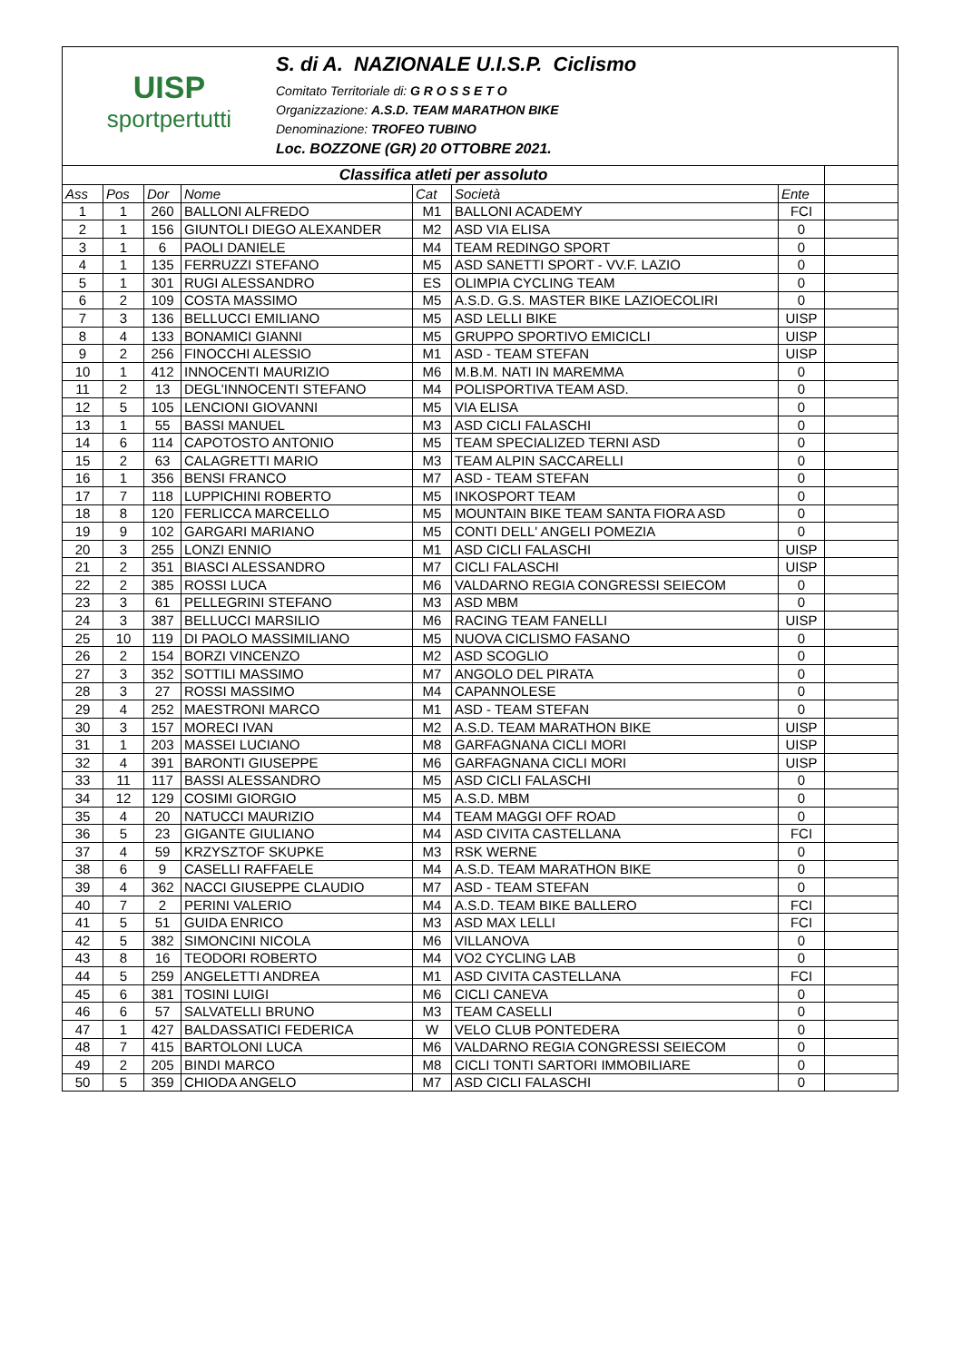UISP
sportpertutti
S. di A. NAZIONALE U.I.S.P. Ciclismo
Comitato Territoriale di: G R O S S E T O
Organizzazione: A.S.D. TEAM MARATHON BIKE
Denominazione: TROFEO TUBINO
Loc. BOZZONE (GR) 20 OTTOBRE 2021.
| Classifica atleti per assoluto | | | | | | | |
| Ass | Pos | Dor | Nome | Cat | Società | Ente | |
| 1 | 1 | 260 | BALLONI ALFREDO | M1 | BALLONI ACADEMY | FCI | |
| 2 | 1 | 156 | GIUNTOLI DIEGO ALEXANDER | M2 | ASD VIA ELISA | 0 | |
| 3 | 1 | 6 | PAOLI DANIELE | M4 | TEAM REDINGO SPORT | 0 | |
| 4 | 1 | 135 | FERRUZZI STEFANO | M5 | ASD SANETTI SPORT - VV.F. LAZIO | 0 | |
| 5 | 1 | 301 | RUGI ALESSANDRO | ES | OLIMPIA CYCLING TEAM | 0 | |
| 6 | 2 | 109 | COSTA MASSIMO | M5 | A.S.D. G.S. MASTER BIKE LAZIOECOLIRI | 0 | |
| 7 | 3 | 136 | BELLUCCI EMILIANO | M5 | ASD LELLI BIKE | UISP | |
| 8 | 4 | 133 | BONAMICI GIANNI | M5 | GRUPPO SPORTIVO EMICICLI | UISP | |
| 9 | 2 | 256 | FINOCCHI ALESSIO | M1 | ASD - TEAM STEFAN | UISP | |
| 10 | 1 | 412 | INNOCENTI MAURIZIO | M6 | M.B.M. NATI IN MAREMMA | 0 | |
| 11 | 2 | 13 | DEGL'INNOCENTI STEFANO | M4 | POLISPORTIVA TEAM ASD. | 0 | |
| 12 | 5 | 105 | LENCIONI GIOVANNI | M5 | VIA ELISA | 0 | |
| 13 | 1 | 55 | BASSI MANUEL | M3 | ASD CICLI FALASCHI | 0 | |
| 14 | 6 | 114 | CAPOTOSTO ANTONIO | M5 | TEAM SPECIALIZED TERNI ASD | 0 | |
| 15 | 2 | 63 | CALAGRETTI MARIO | M3 | TEAM ALPIN SACCARELLI | 0 | |
| 16 | 1 | 356 | BENSI FRANCO | M7 | ASD - TEAM STEFAN | 0 | |
| 17 | 7 | 118 | LUPPICHINI ROBERTO | M5 | INKOSPORT TEAM | 0 | |
| 18 | 8 | 120 | FERLICCA MARCELLO | M5 | MOUNTAIN BIKE TEAM SANTA FIORA ASD | 0 | |
| 19 | 9 | 102 | GARGARI MARIANO | M5 | CONTI DELL' ANGELI POMEZIA | 0 | |
| 20 | 3 | 255 | LONZI ENNIO | M1 | ASD CICLI FALASCHI | UISP | |
| 21 | 2 | 351 | BIASCI ALESSANDRO | M7 | CICLI FALASCHI | UISP | |
| 22 | 2 | 385 | ROSSI LUCA | M6 | VALDARNO REGIA CONGRESSI SEIECOM | 0 | |
| 23 | 3 | 61 | PELLEGRINI STEFANO | M3 | ASD MBM | 0 | |
| 24 | 3 | 387 | BELLUCCI MARSILIO | M6 | RACING TEAM FANELLI | UISP | |
| 25 | 10 | 119 | DI PAOLO MASSIMILIANO | M5 | NUOVA CICLISMO FASANO | 0 | |
| 26 | 2 | 154 | BORZI VINCENZO | M2 | ASD SCOGLIO | 0 | |
| 27 | 3 | 352 | SOTTILI MASSIMO | M7 | ANGOLO DEL PIRATA | 0 | |
| 28 | 3 | 27 | ROSSI MASSIMO | M4 | CAPANNOLESE | 0 | |
| 29 | 4 | 252 | MAESTRONI MARCO | M1 | ASD - TEAM STEFAN | 0 | |
| 30 | 3 | 157 | MORECI IVAN | M2 | A.S.D. TEAM MARATHON BIKE | UISP | |
| 31 | 1 | 203 | MASSEI LUCIANO | M8 | GARFAGNANA CICLI MORI | UISP | |
| 32 | 4 | 391 | BARONTI GIUSEPPE | M6 | GARFAGNANA CICLI MORI | UISP | |
| 33 | 11 | 117 | BASSI ALESSANDRO | M5 | ASD CICLI FALASCHI | 0 | |
| 34 | 12 | 129 | COSIMI GIORGIO | M5 | A.S.D. MBM | 0 | |
| 35 | 4 | 20 | NATUCCI MAURIZIO | M4 | TEAM MAGGI OFF ROAD | 0 | |
| 36 | 5 | 23 | GIGANTE GIULIANO | M4 | ASD CIVITA CASTELLANA | FCI | |
| 37 | 4 | 59 | KRZYSZTOF SKUPKE | M3 | RSK WERNE | 0 | |
| 38 | 6 | 9 | CASELLI RAFFAELE | M4 | A.S.D. TEAM MARATHON BIKE | 0 | |
| 39 | 4 | 362 | NACCI GIUSEPPE CLAUDIO | M7 | ASD - TEAM STEFAN | 0 | |
| 40 | 7 | 2 | PERINI VALERIO | M4 | A.S.D. TEAM BIKE BALLERO | FCI | |
| 41 | 5 | 51 | GUIDA ENRICO | M3 | ASD MAX LELLI | FCI | |
| 42 | 5 | 382 | SIMONCINI NICOLA | M6 | VILLANOVA | 0 | |
| 43 | 8 | 16 | TEODORI ROBERTO | M4 | VO2 CYCLING LAB | 0 | |
| 44 | 5 | 259 | ANGELETTI ANDREA | M1 | ASD CIVITA CASTELLANA | FCI | |
| 45 | 6 | 381 | TOSINI LUIGI | M6 | CICLI CANEVA | 0 | |
| 46 | 6 | 57 | SALVATELLI BRUNO | M3 | TEAM CASELLI | 0 | |
| 47 | 1 | 427 | BALDASSATICI FEDERICA | W | VELO CLUB PONTEDERA | 0 | |
| 48 | 7 | 415 | BARTOLONI LUCA | M6 | VALDARNO REGIA CONGRESSI SEIECOM | 0 | |
| 49 | 2 | 205 | BINDI MARCO | M8 | CICLI TONTI SARTORI IMMOBILIARE | 0 | |
| 50 | 5 | 359 | CHIODA ANGELO | M7 | ASD CICLI FALASCHI | 0 | |